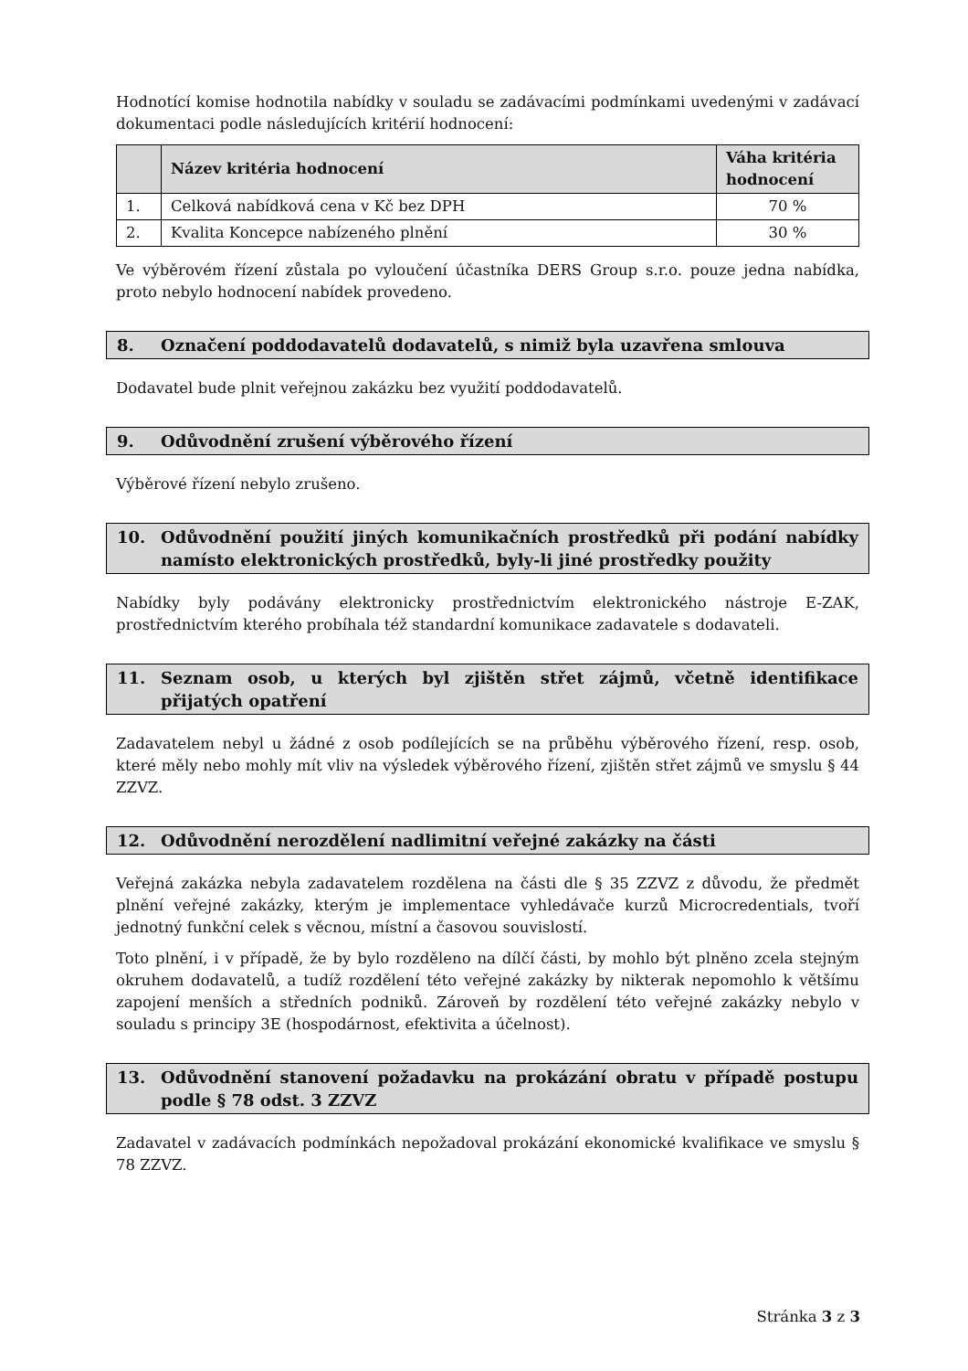Hodnotící komise hodnotila nabídky v souladu se zadávacími podmínkami uvedenými v zadávací dokumentaci podle následujících kritérií hodnocení:
| | Název kritéria hodnocení | Váha kritéria hodnocení |
| --- | --- | --- |
| 1. | Celková nabídková cena v Kč bez DPH | 70 % |
| 2. | Kvalita Koncepce nabízeného plnění | 30 % |
Ve výběrovém řízení zůstala po vyloučení účastníka DERS Group s.r.o. pouze jedna nabídka, proto nebylo hodnocení nabídek provedeno.
8. Označení poddodavatelů dodavatelů, s nimiž byla uzavřena smlouva
Dodavatel bude plnit veřejnou zakázku bez využití poddodavatelů.
9. Odůvodnění zrušení výběrového řízení
Výběrové řízení nebylo zrušeno.
10. Odůvodnění použití jiných komunikačních prostředků při podání nabídky namísto elektronických prostředků, byly-li jiné prostředky použity
Nabídky byly podávány elektronicky prostřednictvím elektronického nástroje E-ZAK, prostřednictvím kterého probíhala též standardní komunikace zadavatele s dodavateli.
11. Seznam osob, u kterých byl zjištěn střet zájmů, včetně identifikace přijatých opatření
Zadavatelem nebyl u žádné z osob podílejících se na průběhu výběrového řízení, resp. osob, které měly nebo mohly mít vliv na výsledek výběrového řízení, zjištěn střet zájmů ve smyslu § 44 ZZVZ.
12. Odůvodnění nerozdělení nadlimitní veřejné zakázky na části
Veřejná zakázka nebyla zadavatelem rozdělena na části dle § 35 ZZVZ z důvodu, že předmět plnění veřejné zakázky, kterým je implementace vyhledávače kurzů Microcredentials, tvoří jednotný funkční celek s věcnou, místní a časovou souvislostí.
Toto plnění, i v případě, že by bylo rozděleno na dílčí části, by mohlo být plněno zcela stejným okruhem dodavatelů, a tudíž rozdělení této veřejné zakázky by nikterak nepomohlo k většímu zapojení menších a středních podniků. Zároveň by rozdělení této veřejné zakázky nebylo v souladu s principy 3E (hospodárnost, efektivita a účelnost).
13. Odůvodnění stanovení požadavku na prokázání obratu v případě postupu podle § 78 odst. 3 ZZVZ
Zadavatel v zadávacích podmínkách nepožadoval prokázání ekonomické kvalifikace ve smyslu § 78 ZZVZ.
Stránka 3 z 3